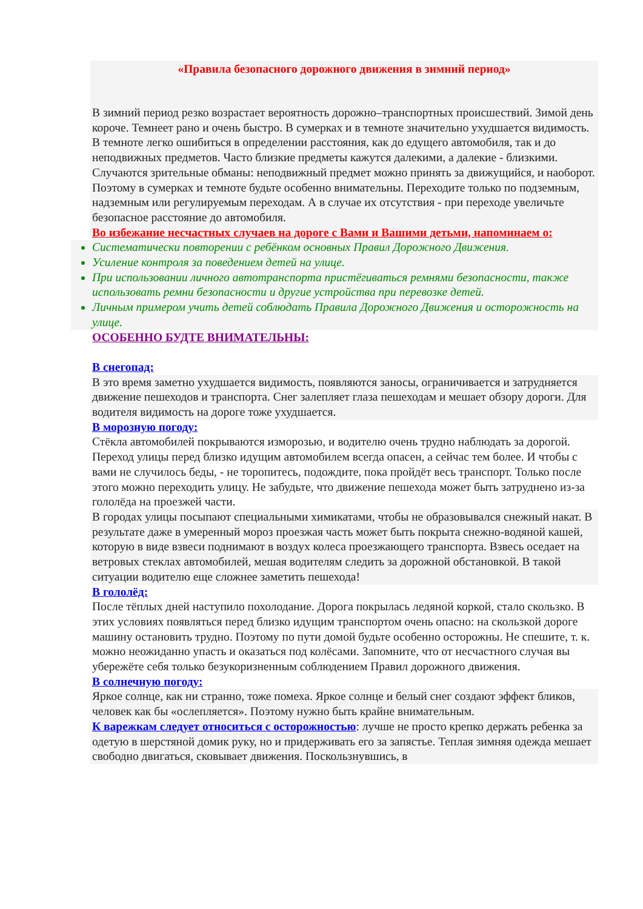«Правила безопасного дорожного движения в зимний период»
В зимний период резко возрастает вероятность дорожно–транспортных происшествий. Зимой день короче. Темнеет рано и очень быстро. В сумерках и в темноте значительно ухудшается видимость. В темноте легко ошибиться в определении расстояния, как до едущего автомобиля, так и до неподвижных предметов. Часто близкие предметы кажутся далекими, а далекие - близкими. Случаются зрительные обманы: неподвижный предмет можно принять за движущийся, и наоборот.
Поэтому в сумерках и темноте будьте особенно внимательны. Переходите только по подземным, надземным или регулируемым переходам. А в случае их отсутствия - при переходе увеличьте безопасное расстояние до автомобиля.
Во избежание несчастных случаев на дороге с Вами и Вашими детьми, напоминаем о:
Систематически повторении с ребёнком основных Правил Дорожного Движения.
Усиление контроля за поведением детей на улице.
При использовании личного автотранспорта пристёгиваться ремнями безопасности, также использовать ремни безопасности и другие устройства при перевозке детей.
Личным примером учить детей соблюдать Правила Дорожного Движения и осторожность на улице.
ОСОБЕННО БУДТЕ ВНИМАТЕЛЬНЫ:
В снегопад:
В это время заметно ухудшается видимость, появляются заносы, ограничивается и затрудняется движение пешеходов и транспорта. Снег залепляет глаза пешеходам и мешает обзору дороги. Для водителя видимость на дороге тоже ухудшается.
В морозную погоду:
Стёкла автомобилей покрываются изморозью, и водителю очень трудно наблюдать за дорогой.
Переход улицы перед близко идущим автомобилем всегда опасен, а сейчас тем более. И чтобы с вами не случилось беды, - не торопитесь, подождите, пока пройдёт весь транспорт. Только после этого можно переходить улицу. Не забудьте, что движение пешехода может быть затруднено из-за гололёда на проезжей части.
В городах улицы посыпают специальными химикатами, чтобы не образовывался снежный накат. В результате даже в умеренный мороз проезжая часть может быть покрыта снежно-водяной кашей, которую в виде взвеси поднимают в воздух колеса проезжающего транспорта. Взвесь оседает на ветровых стеклах автомобилей, мешая водителям следить за дорожной обстановкой. В такой ситуации водителю еще сложнее заметить пешехода!
В гололёд:
После тёплых дней наступило похолодание. Дорога покрылась ледяной коркой, стало скользко. В этих условиях появляться перед близко идущим транспортом очень опасно: на скользкой дороге машину остановить трудно. Поэтому по пути домой будьте особенно осторожны. Не спешите, т. к. можно неожиданно упасть и оказаться под колёсами. Запомните, что от несчастного случая вы убережёте себя только безукоризненным соблюдением Правил дорожного движения.
В солнечную погоду:
Яркое солнце, как ни странно, тоже помеха. Яркое солнце и белый снег создают эффект бликов, человек как бы «ослепляется». Поэтому нужно быть крайне внимательным.
К варежкам следует относиться с осторожностью: лучше не просто крепко держать ребенка за одетую в шерстяной домик руку, но и придерживать его за запястье. Теплая зимняя одежда мешает свободно двигаться, сковывает движения. Поскользнувшись, в